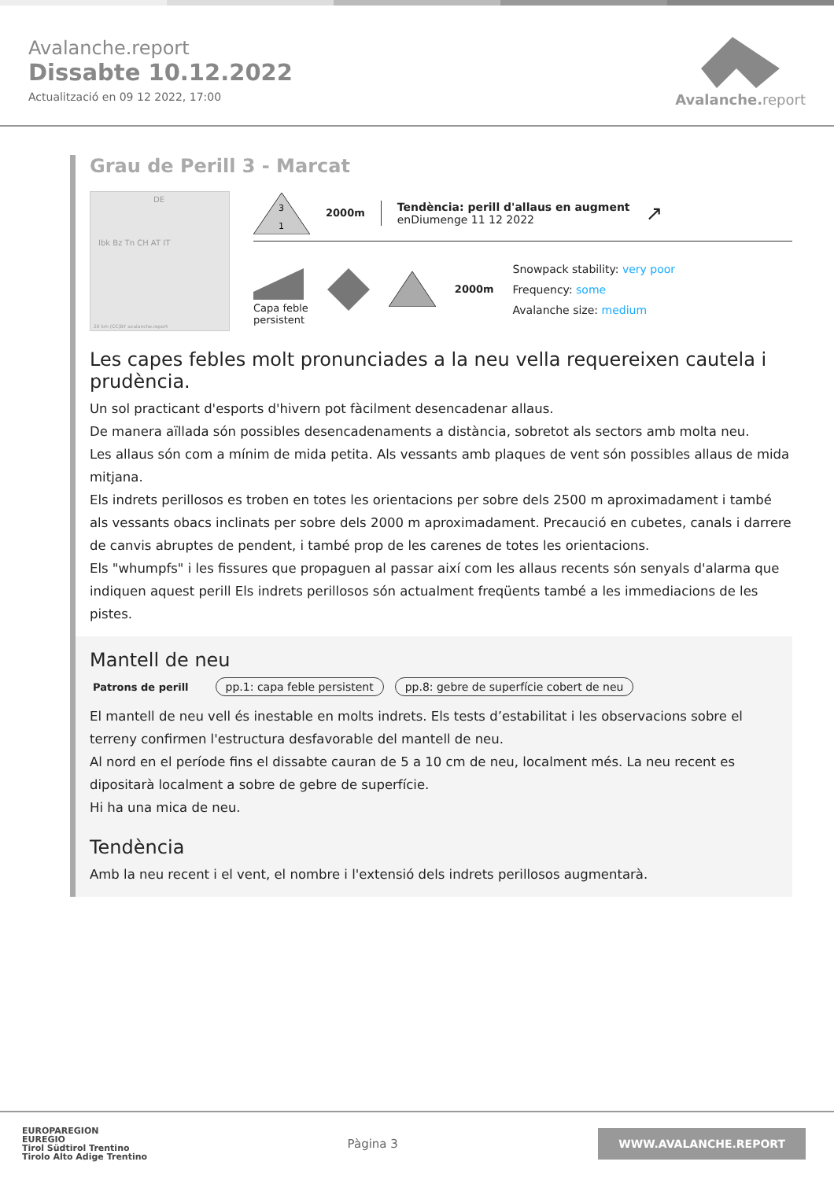Avalanche.report
Dissabte 10.12.2022
Actualització en 09 12 2022, 17:00
Avalanche. report
Grau de Perill 3 - Marcat
DE
Ibk Bz Tn CH AT IT
20 km (CC)BY avalanche.report
3
1
2000m
Tendència: perill d'allaus en augment
enDiumenge 11 12 2022
↗
Capa feble
persistent
2000m
Snowpack stability: very poor
Frequency: some
Avalanche size: medium
Les capes febles molt pronunciades a la neu vella requereixen cautela i prudència.
Un sol practicant d'esports d'hivern pot fàcilment desencadenar allaus.
De manera aïllada són possibles desencadenaments a distància, sobretot als sectors amb molta neu.
Les allaus són com a mínim de mida petita. Als vessants amb plaques de vent són possibles allaus de mida mitjana.
Els indrets perillosos es troben en totes les orientacions per sobre dels 2500 m aproximadament i també als vessants obacs inclinats per sobre dels 2000 m aproximadament. Precaució en cubetes, canals i darrere de canvis abruptes de pendent, i també prop de les carenes de totes les orientacions.
Els "whumpfs" i les fissures que propaguen al passar així com les allaus recents són senyals d'alarma que indiquen aquest perill Els indrets perillosos són actualment freqüents també a les immediacions de les pistes.
Mantell de neu
Patrons de perill pp.1: capa feble persistent pp.8: gebre de superfície cobert de neu
El mantell de neu vell és inestable en molts indrets. Els tests d’estabilitat i les observacions sobre el terreny confirmen l'estructura desfavorable del mantell de neu.
Al nord en el període fins el dissabte cauran de 5 a 10 cm de neu, localment més. La neu recent es dipositarà localment a sobre de gebre de superfície.
Hi ha una mica de neu.
Tendència
Amb la neu recent i el vent, el nombre i l'extensió dels indrets perillosos augmentarà.
EUROPAREGION
EUREGIO
Tirol Südtirol Trentino
Tirolo Alto Adige Trentino
Pàgina 3
WWW.AVALANCHE.REPORT